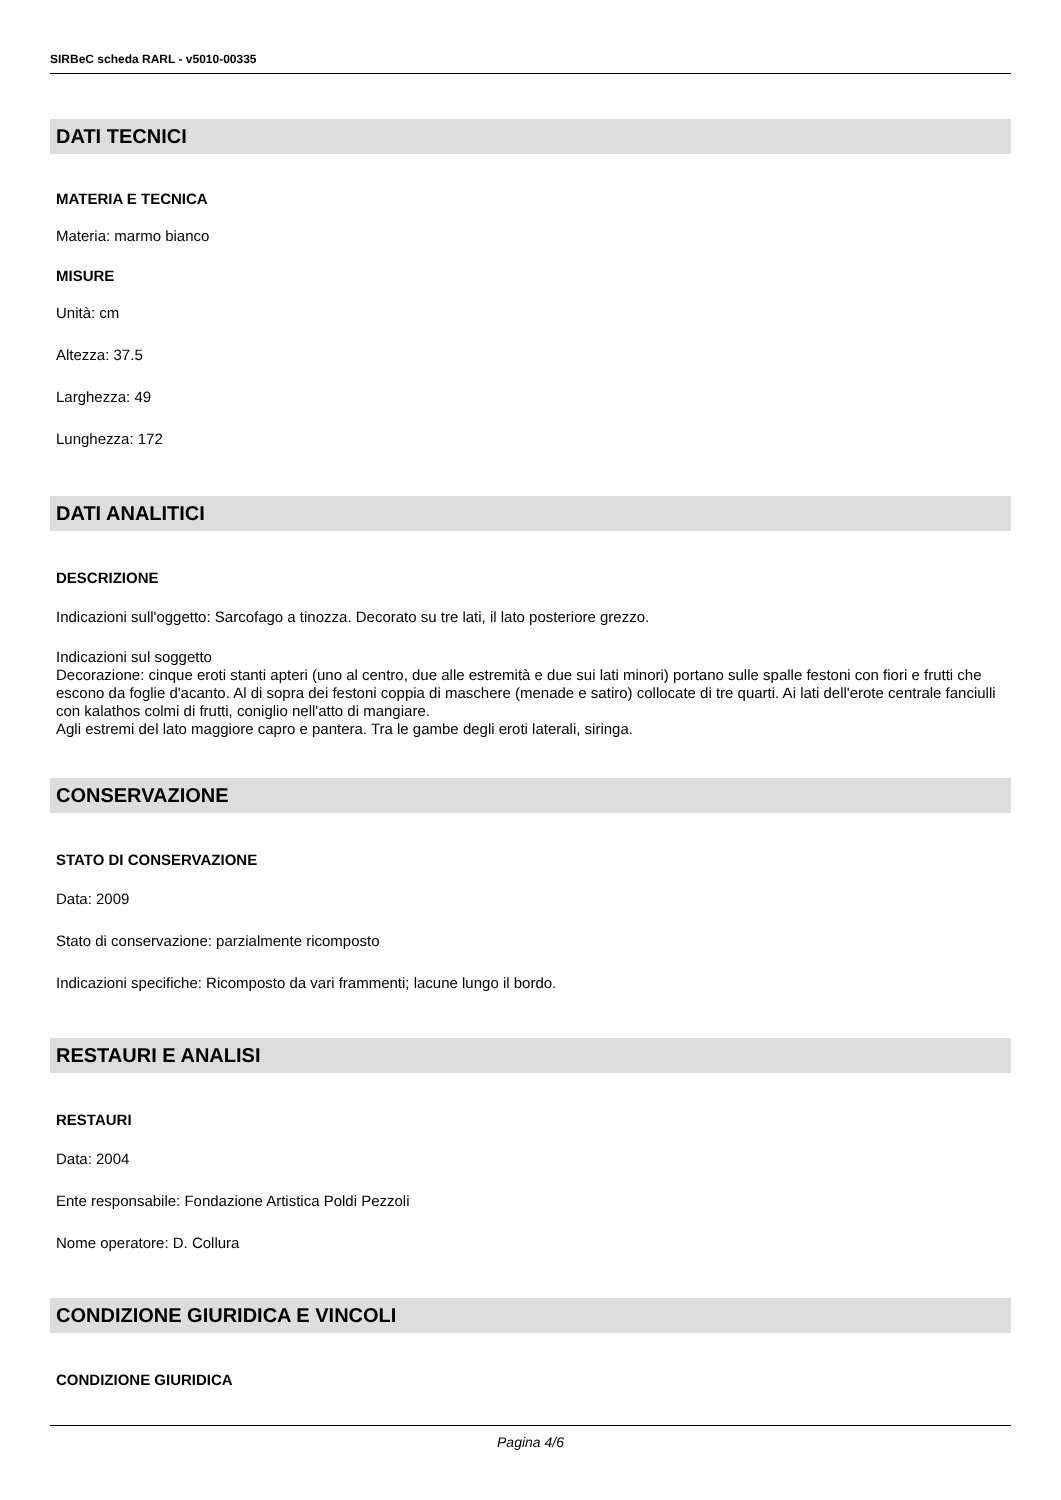SIRBeC scheda RARL - v5010-00335
DATI TECNICI
MATERIA E TECNICA
Materia: marmo bianco
MISURE
Unità: cm
Altezza: 37.5
Larghezza: 49
Lunghezza: 172
DATI ANALITICI
DESCRIZIONE
Indicazioni sull'oggetto: Sarcofago a tinozza. Decorato su tre lati, il lato posteriore grezzo.
Indicazioni sul soggetto
Decorazione: cinque eroti stanti apteri (uno al centro, due alle estremità e due sui lati minori) portano sulle spalle festoni con fiori e frutti che escono da foglie d'acanto. Al di sopra dei festoni coppia di maschere (menade e satiro) collocate di tre quarti. Ai lati dell'erote centrale fanciulli con kalathos colmi di frutti, coniglio nell'atto di mangiare.
Agli estremi del lato maggiore capro e pantera. Tra le gambe degli eroti laterali, siringa.
CONSERVAZIONE
STATO DI CONSERVAZIONE
Data: 2009
Stato di conservazione: parzialmente ricomposto
Indicazioni specifiche: Ricomposto da vari frammenti; lacune lungo il bordo.
RESTAURI E ANALISI
RESTAURI
Data: 2004
Ente responsabile: Fondazione Artistica Poldi Pezzoli
Nome operatore: D. Collura
CONDIZIONE GIURIDICA E VINCOLI
CONDIZIONE GIURIDICA
Pagina 4/6